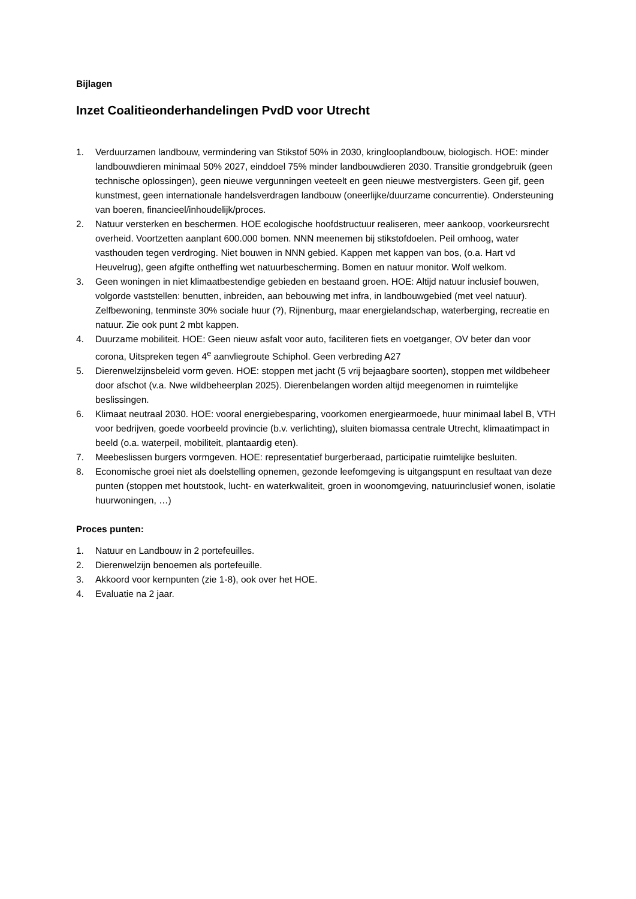Bijlagen
Inzet Coalitieonderhandelingen PvdD voor Utrecht
1. Verduurzamen landbouw, vermindering van Stikstof 50% in 2030, kringlooplandbouw, biologisch. HOE: minder landbouwdieren minimaal 50% 2027, einddoel 75% minder landbouwdieren 2030. Transitie grondgebruik (geen technische oplossingen), geen nieuwe vergunningen veeteelt en geen nieuwe mestvergisters. Geen gif, geen kunstmest, geen internationale handelsverdragen landbouw (oneerlijke/duurzame concurrentie). Ondersteuning van boeren, financieel/inhoudelijk/proces.
2. Natuur versterken en beschermen. HOE ecologische hoofdstructuur realiseren, meer aankoop, voorkeursrecht overheid. Voortzetten aanplant 600.000 bomen. NNN meenemen bij stikstofdoelen. Peil omhoog, water vasthouden tegen verdroging. Niet bouwen in NNN gebied. Kappen met kappen van bos, (o.a. Hart vd Heuvelrug), geen afgifte ontheffing wet natuurbescherming. Bomen en natuur monitor. Wolf welkom.
3. Geen woningen in niet klimaatbestendige gebieden en bestaand groen. HOE: Altijd natuur inclusief bouwen, volgorde vaststellen: benutten, inbreiden, aan bebouwing met infra, in landbouwgebied (met veel natuur). Zelfbewoning, tenminste 30% sociale huur (?), Rijnenburg, maar energielandschap, waterberging, recreatie en natuur. Zie ook punt 2 mbt kappen.
4. Duurzame mobiliteit. HOE: Geen nieuw asfalt voor auto, faciliteren fiets en voetganger, OV beter dan voor corona, Uitspreken tegen 4<sup>e</sup> aanvliegroute Schiphol. Geen verbreding A27
5. Dierenwelzijnsbeleid vorm geven. HOE: stoppen met jacht (5 vrij bejaagbare soorten), stoppen met wildbeheer door afschot (v.a. Nwe wildbeheerplan 2025). Dierenbelangen worden altijd meegenomen in ruimtelijke beslissingen.
6. Klimaat neutraal 2030. HOE: vooral energiebesparing, voorkomen energiearmoede, huur minimaal label B, VTH voor bedrijven, goede voorbeeld provincie (b.v. verlichting), sluiten biomassa centrale Utrecht, klimaatimpact in beeld (o.a. waterpeil, mobiliteit, plantaardig eten).
7. Meebeslissen burgers vormgeven. HOE: representatief burgerberaad, participatie ruimtelijke besluiten.
8. Economische groei niet als doelstelling opnemen, gezonde leefomgeving is uitgangspunt en resultaat van deze punten (stoppen met houtstook, lucht- en waterkwaliteit, groen in woonomgeving, natuurinclusief wonen, isolatie huurwoningen, …)
Proces punten:
1. Natuur en Landbouw in 2 portefeuilles.
2. Dierenwelzijn benoemen als portefeuille.
3. Akkoord voor kernpunten (zie 1-8), ook over het HOE.
4. Evaluatie na 2 jaar.